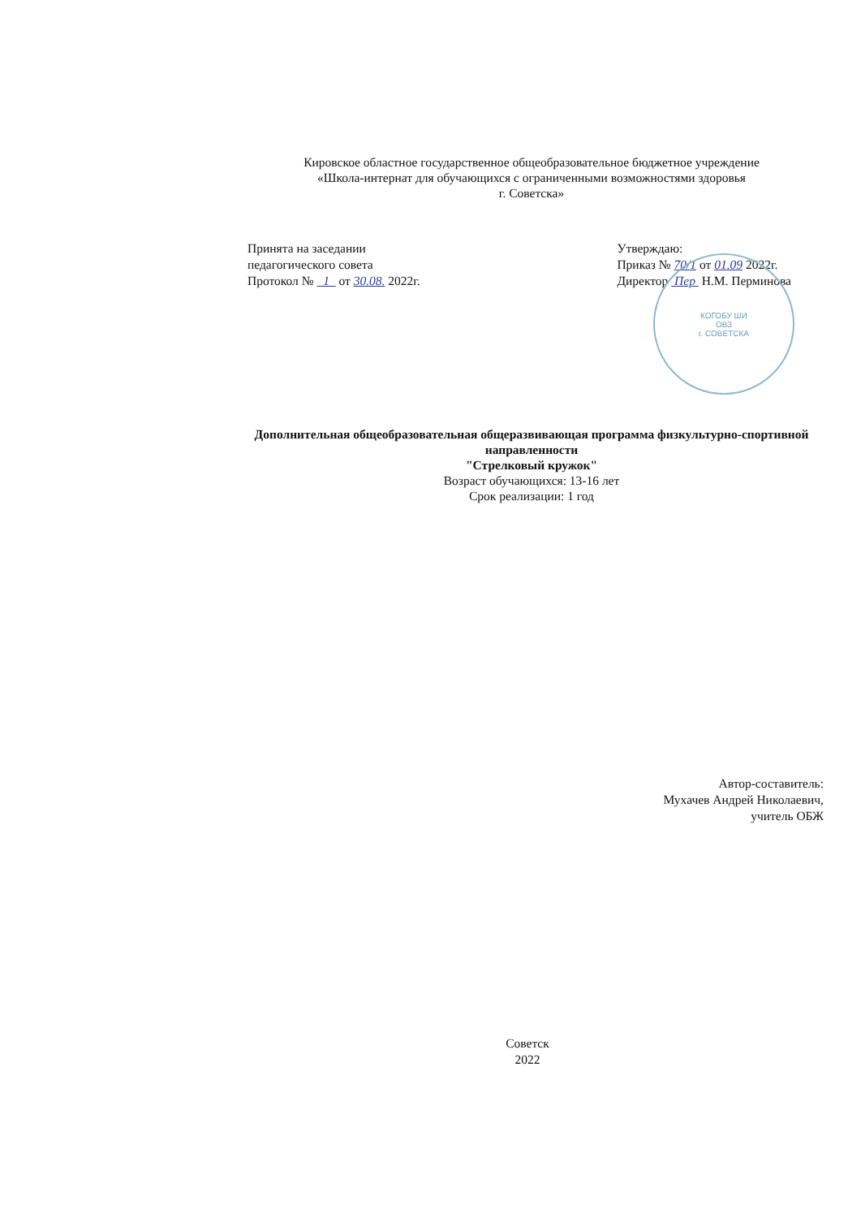Кировское областное государственное общеобразовательное бюджетное учреждение
«Школа-интернат для обучающихся с ограниченными возможностями здоровья
г. Советска»
Принята на заседании
педагогического совета
Протокол № 1 от 30.08. 2022г.
Утверждаю:
Приказ № 70/1 от 01.09 2022г.
Директор Пер Н.М. Перминова
КОГОБУ ШИ
ОВЗ
г. СОВЕТСКА
Дополнительная общеобразовательная общеразвивающая программа физкультурно-спортивной направленности
"Стрелковый кружок"
Возраст обучающихся: 13-16 лет
Срок реализации: 1 год
Автор-составитель:
Мухачев Андрей Николаевич,
учитель ОБЖ
Советск
2022